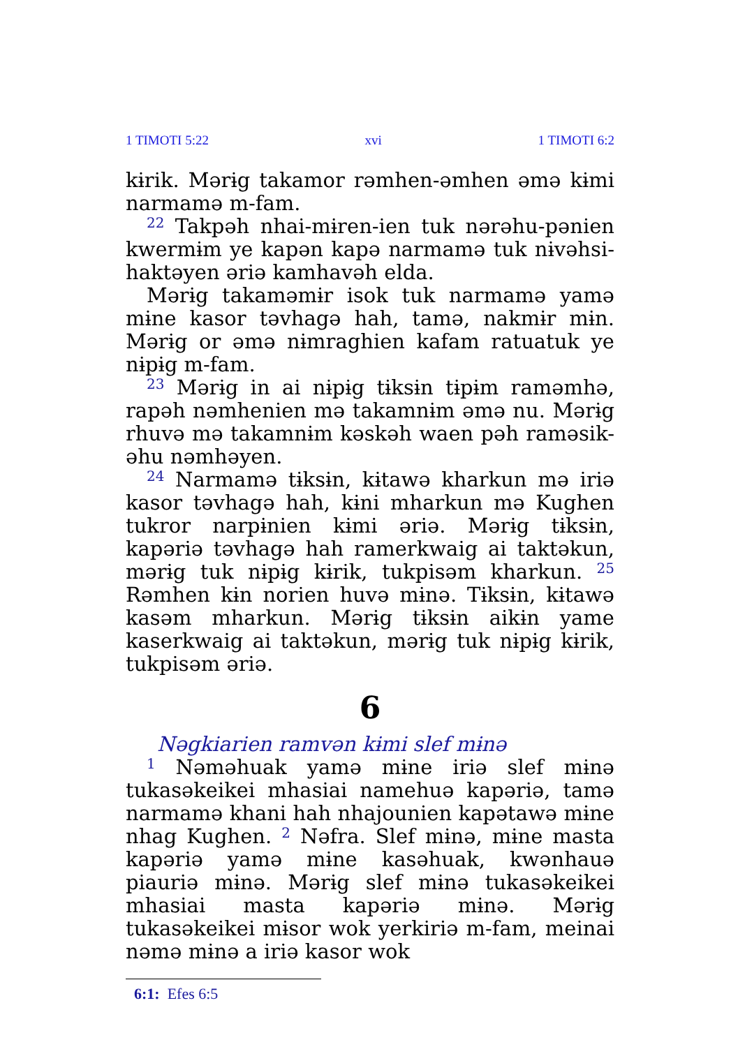1 TIMOTI 5:22 xvi 1 TIMOTI 6:2
kɨrik. Mərɨg takamor rəmhen-əmhen əmə kɨmi narmamə m-fam.
<sup>22</sup> Takpəh nhai-mɨren-ien tuk nərəhu-pənien kwermɨm ye kapən kapə narmamə tuk nɨvəhsi-haktəyen əriə kamhavəh elda.
Mərɨg takaməmɨr isok tuk narmamə yamə mɨne kasor təvhagə hah, tamə, nakmɨr mɨn. Mərɨg or əmə nɨmraghien kafam ratuatuk ye nɨpɨg m-fam.
<sup>23</sup> Mərɨg in ai nɨpɨg tɨksɨn tɨpɨm raməmhə, rapəh nəmhenien mə takamnɨm əmə nu. Mərɨg rhuvə mə takamnɨm kəskəh waen pəh raməsik-əhu nəmhəyen.
<sup>24</sup> Narmamə tɨksɨn, kɨtawə kharkun mə iriə kasor təvhagə hah, kɨni mharkun mə Kughen tukror narpɨnien kɨmi əriə. Mərɨg tɨksɨn, kapəriə təvhagə hah ramerkwaig ai taktəkun, mərɨg tuk nɨpɨg kɨrik, tukpisəm kharkun. <sup>25</sup> Rəmhen kɨn norien huvə mɨnə. Tɨksɨn, kɨtawə kasəm mharkun. Mərɨg tɨksɨn aikɨn yame kaserkwaig ai taktəkun, mərɨg tuk nɨpɨg kɨrik, tukpisəm əriə.
6
Nəgkiarien ramvən kɨmi slef mɨnə
<sup>1</sup> Nəməhuak yamə mɨne iriə slef mɨnə tukasəkeikei mhasiai namehuə kapəriə, tamə narmamə khani hah nhajounien kapətawə mɨne nhag Kughen. <sup>2</sup> Nəfra. Slef mɨnə, mɨne masta kapəriə yamə mɨne kasəhuak, kwənhauə piauriə mɨnə. Mərɨg slef mɨnə tukasəkeikei mhasiai masta kapəriə mɨnə. Mərɨg tukasəkeikei mɨsor wok yerkiriə m-fam, meinai nəmə mɨnə a iriə kasor wok
6:1: Efes 6:5